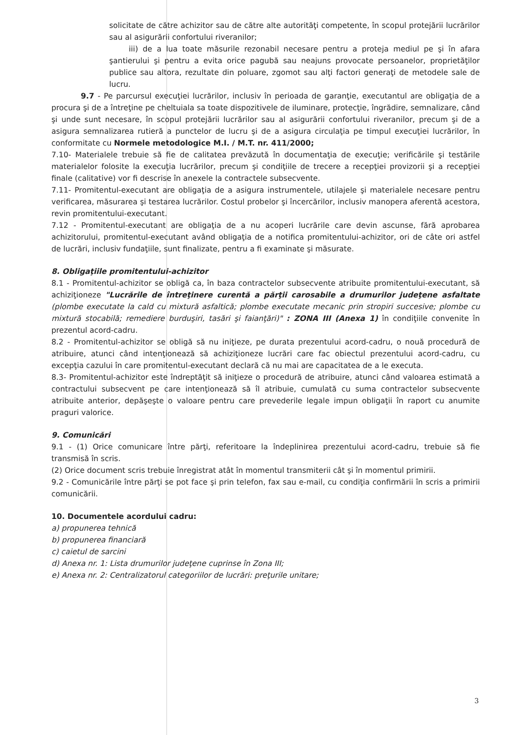solicitate de către achizitor sau de către alte autorităţi competente, în scopul protejării lucrărilor sau al asigurării confortului riveranilor;
iii) de a lua toate măsurile rezonabil necesare pentru a proteja mediul pe şi în afara şantierului şi pentru a evita orice pagubă sau neajuns provocate persoanelor, proprietăţilor publice sau altora, rezultate din poluare, zgomot sau alţi factori generaţi de metodele sale de lucru.
9.7 - Pe parcursul execuţiei lucrărilor, inclusiv în perioada de garanţie, executantul are obligaţia de a procura şi de a întreţine pe cheltuiala sa toate dispozitivele de iluminare, protecţie, îngrădire, semnalizare, când şi unde sunt necesare, în scopul protejării lucrărilor sau al asigurării confortului riveranilor, precum şi de a asigura semnalizarea rutieră a punctelor de lucru şi de a asigura circulaţia pe timpul execuţiei lucrărilor, în conformitate cu Normele metodologice M.I. / M.T. nr. 411/2000;
7.10- Materialele trebuie să fie de calitatea prevăzută în documentaţia de execuţie; verificările şi testările materialelor folosite la execuţia lucrărilor, precum şi condiţiile de trecere a recepţiei provizorii şi a recepţiei finale (calitative) vor fi descrise în anexele la contractele subsecvente.
7.11- Promitentul-executant are obligaţia de a asigura instrumentele, utilajele şi materialele necesare pentru verificarea, măsurarea şi testarea lucrărilor. Costul probelor şi încercărilor, inclusiv manopera aferentă acestora, revin promitentului-executant.
7.12 - Promitentul-executant are obligaţia de a nu acoperi lucrările care devin ascunse, fără aprobarea achizitorului, promitentul-executant având obligaţia de a notifica promitentului-achizitor, ori de câte ori astfel de lucrări, inclusiv fundaţiile, sunt finalizate, pentru a fi examinate şi măsurate.
8. Obligaţiile promitentului-achizitor
8.1 - Promitentul-achizitor se obligă ca, în baza contractelor subsecvente atribuite promitentului-executant, să achiziţioneze "Lucrările de întreţinere curentă a părţii carosabile a drumurilor judeţene asfaltate (plombe executate la cald cu mixtură asfaltică; plombe executate mecanic prin stropiri succesive; plombe cu mixtură stocabilă; remediere burduşiri, tasări şi faianţări)" : ZONA III (Anexa 1) în condiţiile convenite în prezentul acord-cadru.
8.2 - Promitentul-achizitor se obligă să nu iniţieze, pe durata prezentului acord-cadru, o nouă procedură de atribuire, atunci când intenţionează să achiziţioneze lucrări care fac obiectul prezentului acord-cadru, cu excepţia cazului în care promitentul-executant declară că nu mai are capacitatea de a le executa.
8.3- Promitentul-achizitor este îndreptăţit să iniţieze o procedură de atribuire, atunci când valoarea estimată a contractului subsecvent pe care intenţionează să îl atribuie, cumulată cu suma contractelor subsecvente atribuite anterior, depăşeşte o valoare pentru care prevederile legale impun obligaţii în raport cu anumite praguri valorice.
9. Comunicări
9.1 - (1) Orice comunicare între părţi, referitoare la îndeplinirea prezentului acord-cadru, trebuie să fie transmisă în scris.
(2) Orice document scris trebuie înregistrat atât în momentul transmiterii cât şi în momentul primirii.
9.2 - Comunicările între părţi se pot face şi prin telefon, fax sau e-mail, cu condiţia confirmării în scris a primirii comunicării.
10. Documentele acordului cadru:
a) propunerea tehnică
b) propunerea financiară
c) caietul de sarcini
d) Anexa nr. 1: Lista drumurilor judeţene cuprinse în Zona III;
e) Anexa nr. 2: Centralizatorul categoriilor de lucrări: preţurile unitare;
3